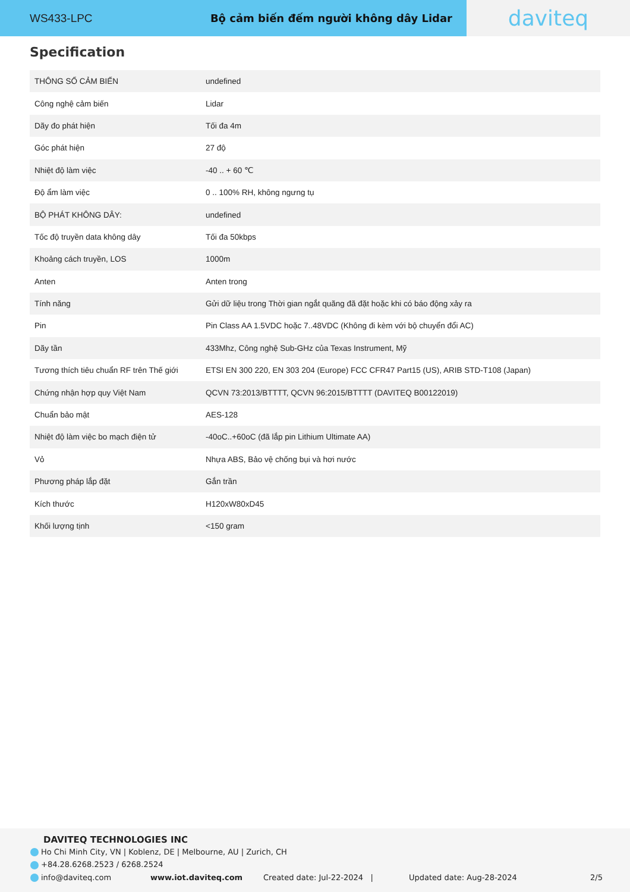WS433-LPC Bộ cảm biến đếm người không dây Lidar
daviteq
Specification
| THÔNG SỐ CẢM BIẾN | undefined |
| Công nghệ cảm biến | Lidar |
| Dãy đo phát hiện | Tối đa 4m |
| Góc phát hiện | 27 độ |
| Nhiệt độ làm việc | -40 .. + 60 ℃ |
| Độ ẩm làm việc | 0 .. 100% RH, không ngưng tụ |
| BỘ PHÁT KHÔNG DÂY: | undefined |
| Tốc độ truyền data không dây | Tối đa 50kbps |
| Khoảng cách truyền, LOS | 1000m |
| Anten | Anten trong |
| Tính năng | Gửi dữ liệu trong Thời gian ngắt quãng đã đặt hoặc khi có báo động xảy ra |
| Pin | Pin Class AA 1.5VDC hoặc 7..48VDC (Không đi kèm với bộ chuyển đổi AC) |
| Dãy tần | 433Mhz, Công nghệ Sub-GHz của Texas Instrument, Mỹ |
| Tương thích tiêu chuẩn RF trên Thế giới | ETSI EN 300 220, EN 303 204 (Europe) FCC CFR47 Part15 (US), ARIB STD-T108 (Japan) |
| Chứng nhận hợp quy Việt Nam | QCVN 73:2013/BTTTT, QCVN 96:2015/BTTTT (DAVITEQ B00122019) |
| Chuẩn bảo mật | AES-128 |
| Nhiệt độ làm việc bo mạch điện tử | -40oC..+60oC (đã lắp pin Lithium Ultimate AA) |
| Vỏ | Nhựa ABS, Bảo vệ chống bụi và hơi nước |
| Phương pháp lắp đặt | Gắn trần |
| Kích thước | H120xW80xD45 |
| Khối lượng tịnh | <150 gram |
DAVITEQ TECHNOLOGIES INC
Ho Chi Minh City, VN | Koblenz, DE | Melbourne, AU | Zurich, CH
+84.28.6268.2523 / 6268.2524
info@daviteq.com www.iot.daviteq.com Created date: Jul-22-2024 | Updated date: Aug-28-2024 2/5